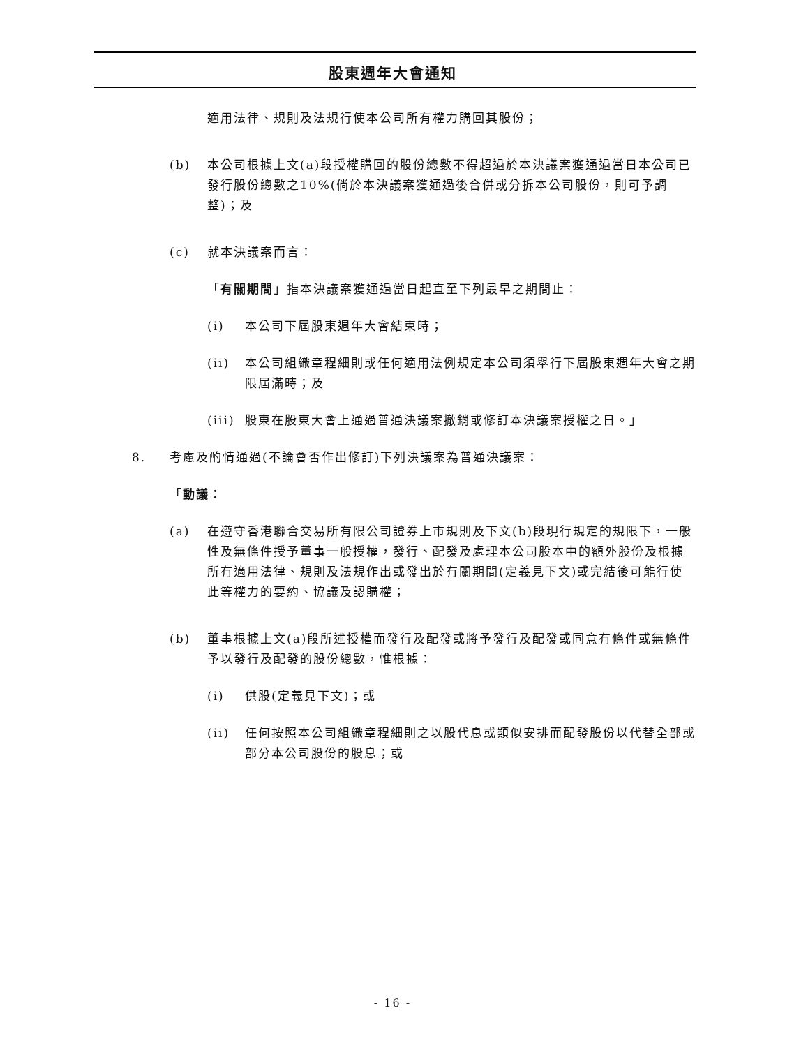股東週年大會通知
適用法律、規則及法規行使本公司所有權力購回其股份；
(b) 本公司根據上文(a)段授權購回的股份總數不得超過於本決議案獲通過當日本公司已發行股份總數之10%(倘於本決議案獲通過後合併或分拆本公司股份，則可予調整)；及
(c) 就本決議案而言：
「有關期間」指本決議案獲通過當日起直至下列最早之期間止：
(i) 本公司下屆股東週年大會結束時；
(ii) 本公司組織章程細則或任何適用法例規定本公司須舉行下屆股東週年大會之期限屆滿時；及
(iii) 股東在股東大會上通過普通決議案撤銷或修訂本決議案授權之日。」
8. 考慮及酌情通過(不論會否作出修訂)下列決議案為普通決議案：
「動議：
(a) 在遵守香港聯合交易所有限公司證券上市規則及下文(b)段現行規定的規限下，一般性及無條件授予董事一般授權，發行、配發及處理本公司股本中的額外股份及根據所有適用法律、規則及法規作出或發出於有關期間(定義見下文)或完結後可能行使此等權力的要約、協議及認購權；
(b) 董事根據上文(a)段所述授權而發行及配發或將予發行及配發或同意有條件或無條件予以發行及配發的股份總數，惟根據：
(i) 供股(定義見下文)；或
(ii) 任何按照本公司組織章程細則之以股代息或類似安排而配發股份以代替全部或部分本公司股份的股息；或
- 16 -